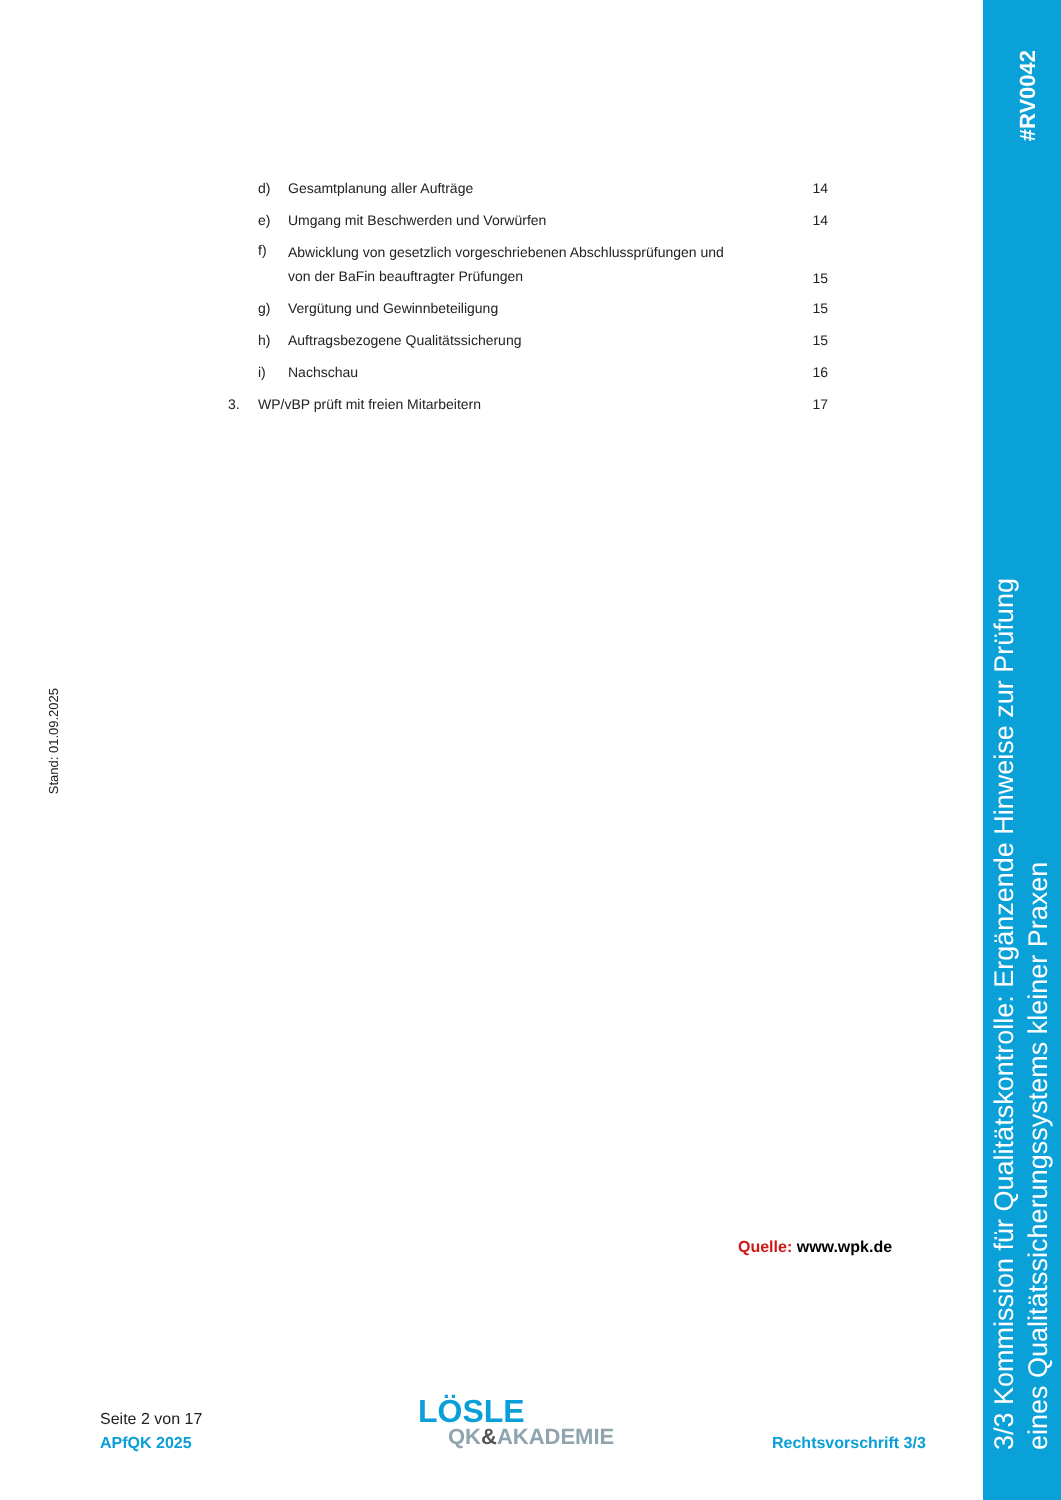| | d) | Gesamtplanung aller Aufträge | 14 |
| | e) | Umgang mit Beschwerden und Vorwürfen | 14 |
| | f) | Abwicklung von gesetzlich vorgeschriebenen Abschlussprüfungen und von der BaFin beauftragter Prüfungen | 15 |
| | g) | Vergütung und Gewinnbeteiligung | 15 |
| | h) | Auftragsbezogene Qualitätssicherung | 15 |
| | i) | Nachschau | 16 |
| 3. | WP/vBP prüft mit freien Mitarbeitern | | 17 |
Stand: 01.09.2025
Quelle: www.wpk.de
Seite 2 von 17
APfQK 2025
LÖSLE
QK&AKADEMIE
Rechtsvorschrift 3/3
#RV0042
3/3 Kommission für Qualitätskontrolle: Ergänzende Hinweise zur Prüfung eines Qualitätssicherungssystems kleiner Praxen